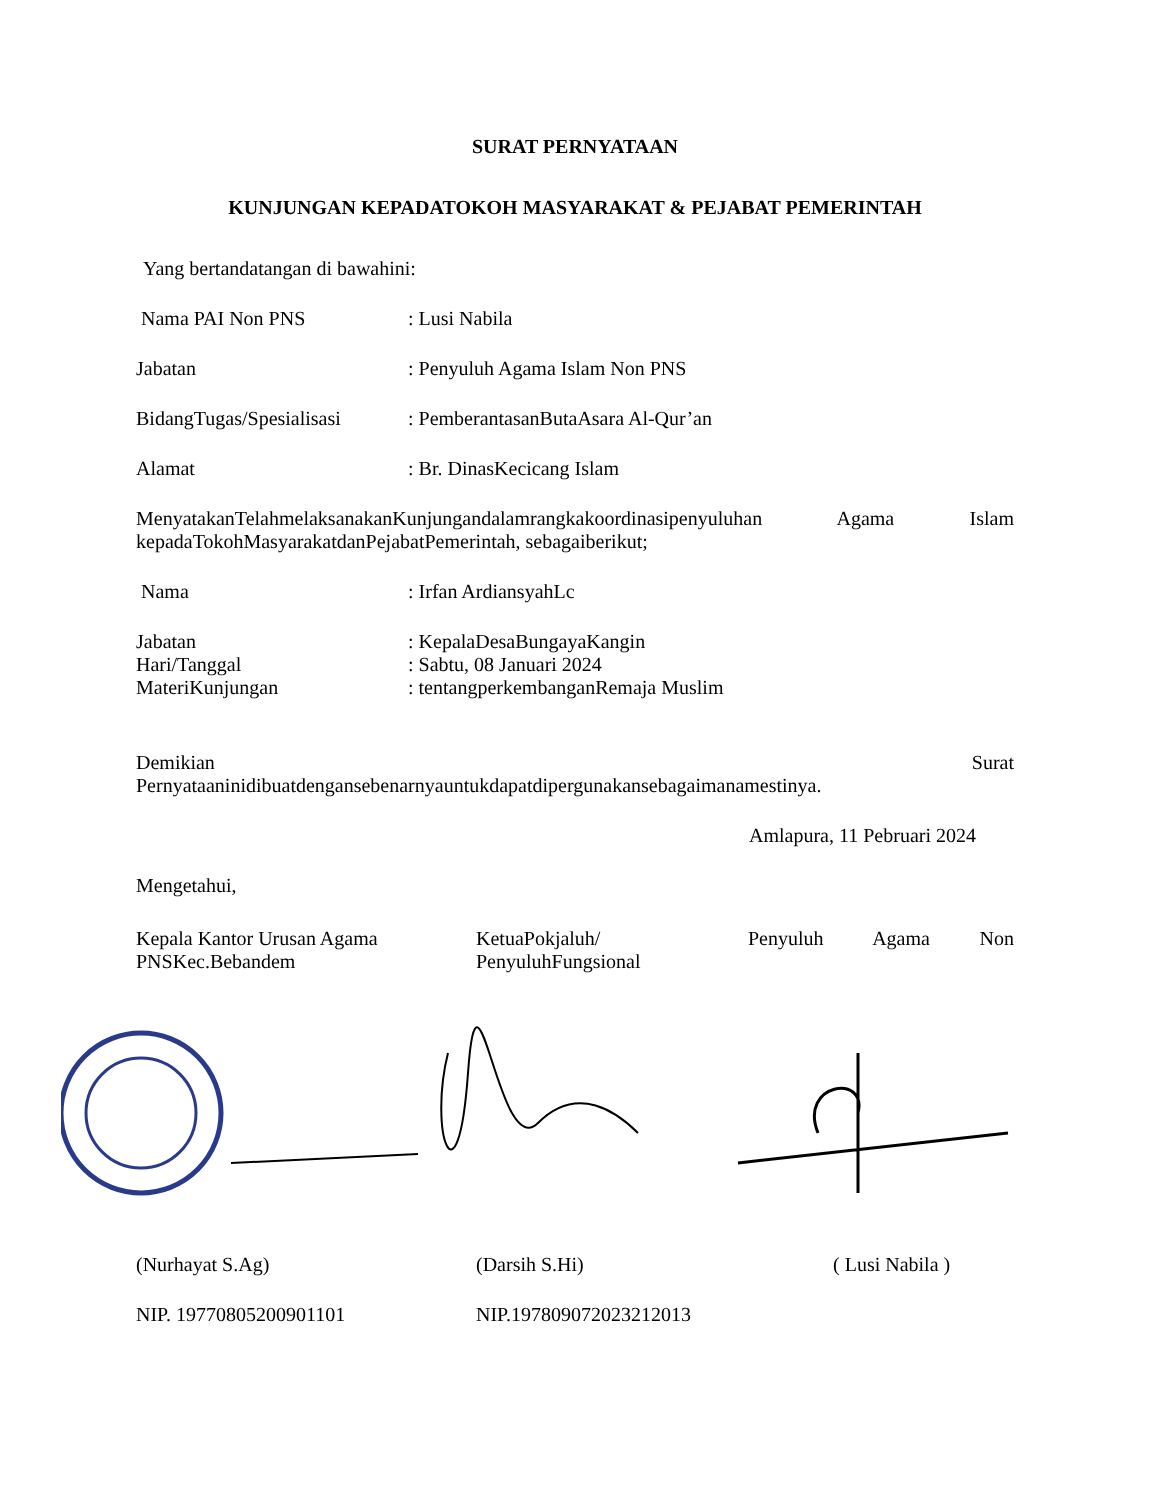SURAT PERNYATAAN
KUNJUNGAN KEPADATOKOH MASYARAKAT & PEJABAT PEMERINTAH
Yang bertandatangan di bawahini:
Nama PAI Non PNS: Lusi Nabila
Jabatan: Penyuluh Agama Islam Non PNS
BidangTugas/Spesialisasi: PemberantasanButaAsara Al-Qur’an
Alamat: Br. DinasKecicang Islam
MenyatakanTelahmelaksanakanKunjungandalamrangkakoordinasipenyuluhan Agama Islam kepadaTokohMasyarakatdanPejabatPemerintah, sebagaiberikut;
Nama: Irfan ArdiansyahLc
Jabatan: KepalaDesaBungayaKangin
Hari/Tanggal: Sabtu, 08 Januari 2024
MateriKunjungan: tentangperkembanganRemaja Muslim
Demikian Surat
Pernyataaninidibuatdengansebenarnyauntukdapatdipergunakansebagaimanamestinya.
Amlapura, 11 Pebruari 2024
Mengetahui,
Kepala Kantor Urusan Agama PNSKec.Bebandem
KetuaPokjaluh/
PenyuluhFungsional
Penyuluh Agama Non
(Nurhayat S.Ag) (Darsih S.Hi) ( Lusi Nabila )
NIP. 197708052009011​01 NIP.197809072023212013